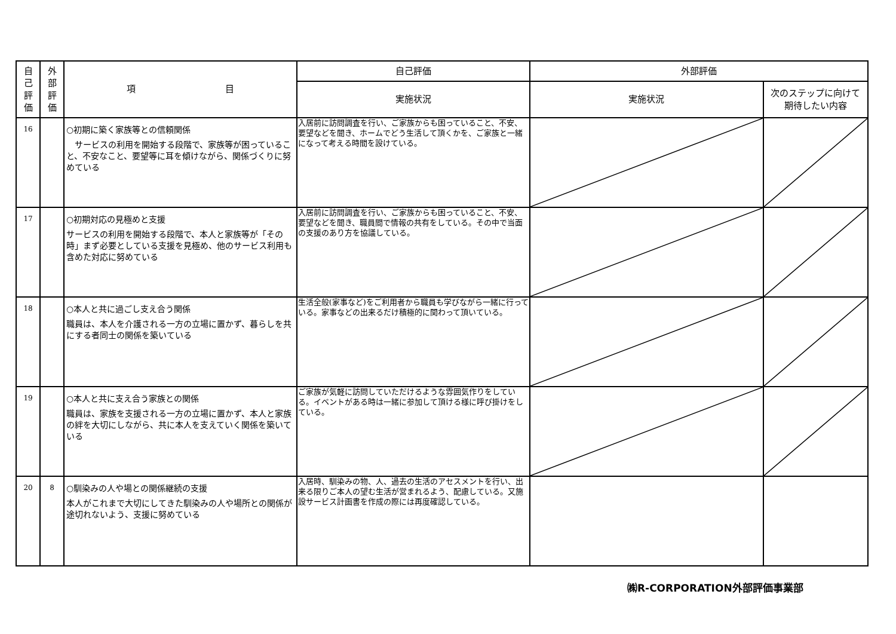| 自 己 評 価 | 外 部 評 価 | 項 目 | 自己評価 | 外部評価 | |
| --- | --- | --- | --- | --- | --- |
| | | | 実施状況 | 実施状況 | 次のステップに向けて 期待したい内容 |
| 16 | | ○初期に築く家族等との信頼関係 サービスの利用を開始する段階で、家族等が困っていること、不安なこと、要望等に耳を傾けながら、関係づくりに努めている | 入居前に訪問調査を行い、ご家族からも困っていること、不安、要望などを聞き、ホームでどう生活して頂くかを、ご家族と一緒になって考える時間を設けている。 | | |
| 17 | | ○初期対応の見極めと支援 サービスの利用を開始する段階で、本人と家族等が「その時」まず必要としている支援を見極め、他のサービス利用も含めた対応に努めている | 入居前に訪問調査を行い、ご家族からも困っていること、不安、要望などを聞き、職員間で情報の共有をしている。その中で当面の支援のあり方を協議している。 | | |
| 18 | | ○本人と共に過ごし支え合う関係 職員は、本人を介護される一方の立場に置かず、暮らしを共にする者同士の関係を築いている | 生活全般(家事など)をご利用者から職員も学びながら一緒に行っている。家事などの出来るだけ積極的に関わって頂いている。 | | |
| 19 | | ○本人と共に支え合う家族との関係 職員は、家族を支援される一方の立場に置かず、本人と家族の絆を大切にしながら、共に本人を支えていく関係を築いている | ご家族が気軽に訪問していただけるような雰囲気作りをしている。イベントがある時は一緒に参加して頂ける様に呼び掛けをしている。 | | |
| 20 | 8 | ○馴染みの人や場との関係継続の支援 本人がこれまで大切にしてきた馴染みの人や場所との関係が途切れないよう、支援に努めている | 入居時、馴染みの物、人、過去の生活のアセスメントを行い、出来る限りご本人の望む生活が営まれるよう、配慮している。又施設サービス計画書を作成の際には再度確認している。 | | |
㈱R-CORPORATION外部評価事業部